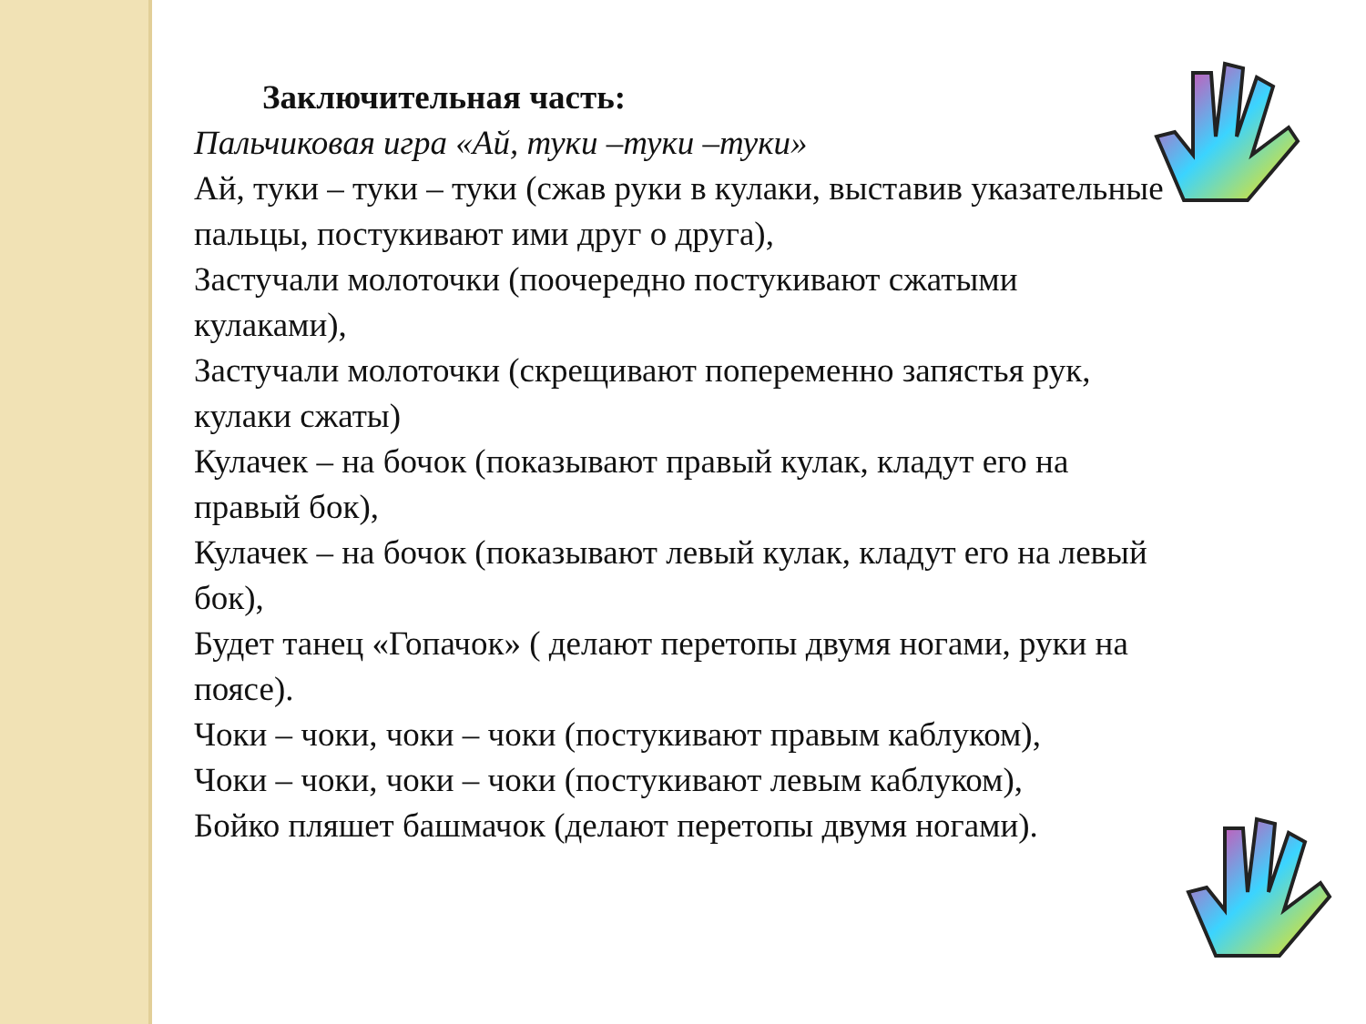Заключительная часть:
Пальчиковая игра «Ай, туки –туки –туки»
Ай, туки – туки – туки (сжав руки в кулаки, выставив указательные пальцы, постукивают ими друг о друга),
Застучали молоточки (поочередно постукивают сжатыми кулаками),
Застучали молоточки (скрещивают попеременно запястья рук, кулаки сжаты)
Кулачек – на бочок (показывают правый кулак, кладут его на правый бок),
Кулачек – на бочок (показывают левый кулак, кладут его на левый бок),
Будет танец «Гопачок» ( делают перетопы двумя ногами, руки на поясе).
Чоки – чоки, чоки – чоки (постукивают правым каблуком),
Чоки – чоки, чоки – чоки (постукивают левым каблуком),
Бойко пляшет башмачок (делают перетопы двумя ногами).